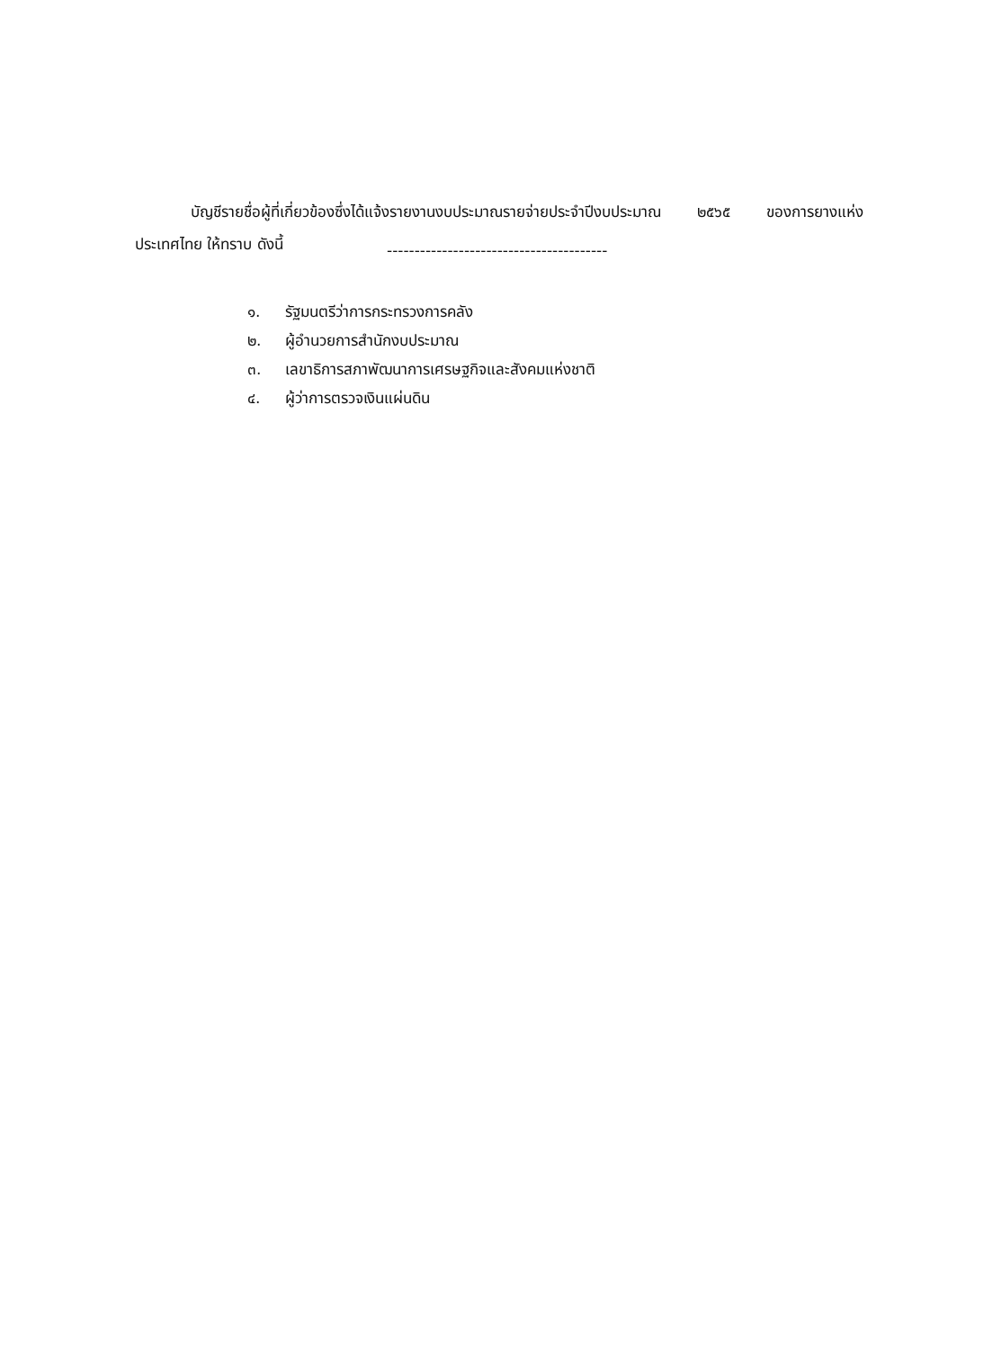บัญชีรายชื่อผู้ที่เกี่ยวข้องซึ่งได้แจ้งรายงานงบประมาณรายจ่ายประจำปีงบประมาณ ๒๕๖๕ ของการยางแห่งประเทศไทย ให้ทราบ ดังนี้
----------------------------------------
๑. รัฐมนตรีว่าการกระทรวงการคลัง
๒. ผู้อำนวยการสำนักงบประมาณ
๓. เลขาธิการสภาพัฒนาการเศรษฐกิจและสังคมแห่งชาติ
๔. ผู้ว่าการตรวจเงินแผ่นดิน